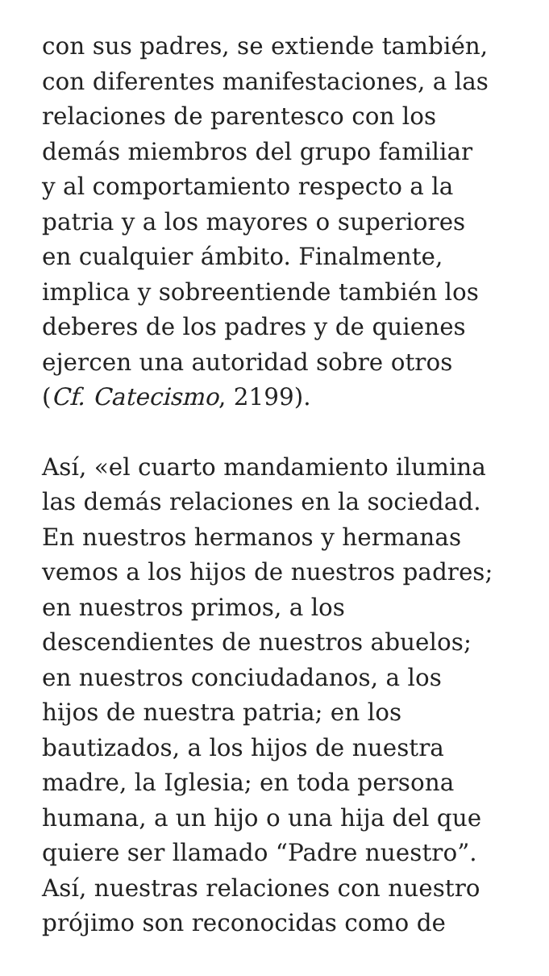con sus padres, se extiende también,
con diferentes manifestaciones, a las
relaciones de parentesco con los
demás miembros del grupo familiar
y al comportamiento respecto a la
patria y a los mayores o superiores
en cualquier ámbito. Finalmente,
implica y sobreentiende también los
deberes de los padres y de quienes
ejercen una autoridad sobre otros
(Cf. Catecismo, 2199).
Así, «el cuarto mandamiento ilumina
las demás relaciones en la sociedad.
En nuestros hermanos y hermanas
vemos a los hijos de nuestros padres;
en nuestros primos, a los
descendientes de nuestros abuelos;
en nuestros conciudadanos, a los
hijos de nuestra patria; en los
bautizados, a los hijos de nuestra
madre, la Iglesia; en toda persona
humana, a un hijo o una hija del que
quiere ser llamado “Padre nuestro”.
Así, nuestras relaciones con nuestro
prójimo son reconocidas como de